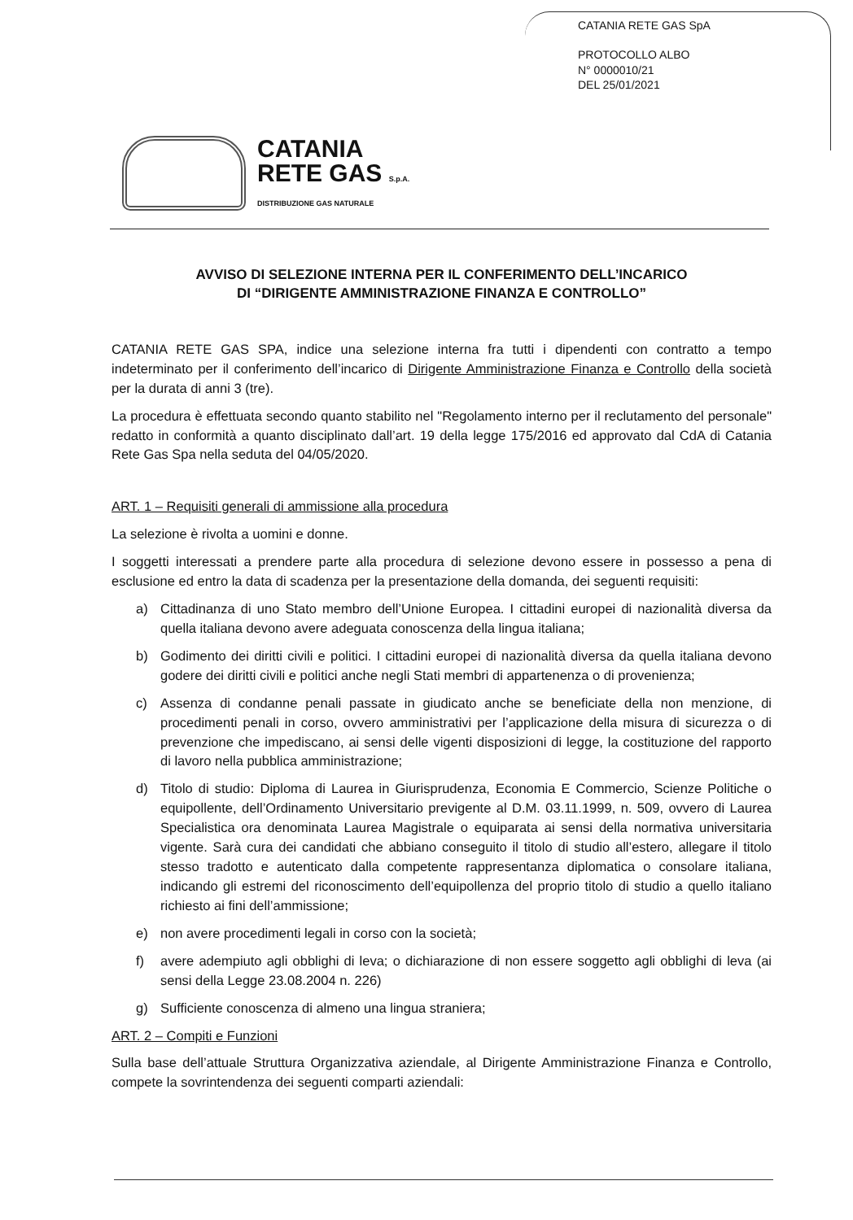CATANIA RETE GAS SpA
PROTOCOLLO ALBO
N° 0000010/21
DEL 25/01/2021
CATANIA
RETE GAS S.p.A.
DISTRIBUZIONE GAS NATURALE
AVVISO DI SELEZIONE INTERNA PER IL CONFERIMENTO DELL’INCARICO
DI “DIRIGENTE AMMINISTRAZIONE FINANZA E CONTROLLO”
CATANIA RETE GAS SPA, indice una selezione interna fra tutti i dipendenti con contratto a tempo indeterminato per il conferimento dell’incarico di Dirigente Amministrazione Finanza e Controllo della società per la durata di anni 3 (tre).
La procedura è effettuata secondo quanto stabilito nel "Regolamento interno per il reclutamento del personale" redatto in conformità a quanto disciplinato dall’art. 19 della legge 175/2016 ed approvato dal CdA di Catania Rete Gas Spa nella seduta del 04/05/2020.
ART. 1 – Requisiti generali di ammissione alla procedura
La selezione è rivolta a uomini e donne.
I soggetti interessati a prendere parte alla procedura di selezione devono essere in possesso a pena di esclusione ed entro la data di scadenza per la presentazione della domanda, dei seguenti requisiti:
a) Cittadinanza di uno Stato membro dell’Unione Europea. I cittadini europei di nazionalità diversa da quella italiana devono avere adeguata conoscenza della lingua italiana;
b) Godimento dei diritti civili e politici. I cittadini europei di nazionalità diversa da quella italiana devono godere dei diritti civili e politici anche negli Stati membri di appartenenza o di provenienza;
c) Assenza di condanne penali passate in giudicato anche se beneficiate della non menzione, di procedimenti penali in corso, ovvero amministrativi per l’applicazione della misura di sicurezza o di prevenzione che impediscano, ai sensi delle vigenti disposizioni di legge, la costituzione del rapporto di lavoro nella pubblica amministrazione;
d) Titolo di studio: Diploma di Laurea in Giurisprudenza, Economia E Commercio, Scienze Politiche o equipollente, dell’Ordinamento Universitario previgente al D.M. 03.11.1999, n. 509, ovvero di Laurea Specialistica ora denominata Laurea Magistrale o equiparata ai sensi della normativa universitaria vigente. Sarà cura dei candidati che abbiano conseguito il titolo di studio all’estero, allegare il titolo stesso tradotto e autenticato dalla competente rappresentanza diplomatica o consolare italiana, indicando gli estremi del riconoscimento dell’equipollenza del proprio titolo di studio a quello italiano richiesto ai fini dell’ammissione;
e) non avere procedimenti legali in corso con la società;
f) avere adempiuto agli obblighi di leva; o dichiarazione di non essere soggetto agli obblighi di leva (ai sensi della Legge 23.08.2004 n. 226)
g) Sufficiente conoscenza di almeno una lingua straniera;
ART. 2 – Compiti e Funzioni
Sulla base dell’attuale Struttura Organizzativa aziendale, al Dirigente Amministrazione Finanza e Controllo, compete la sovrintendenza dei seguenti comparti aziendali: